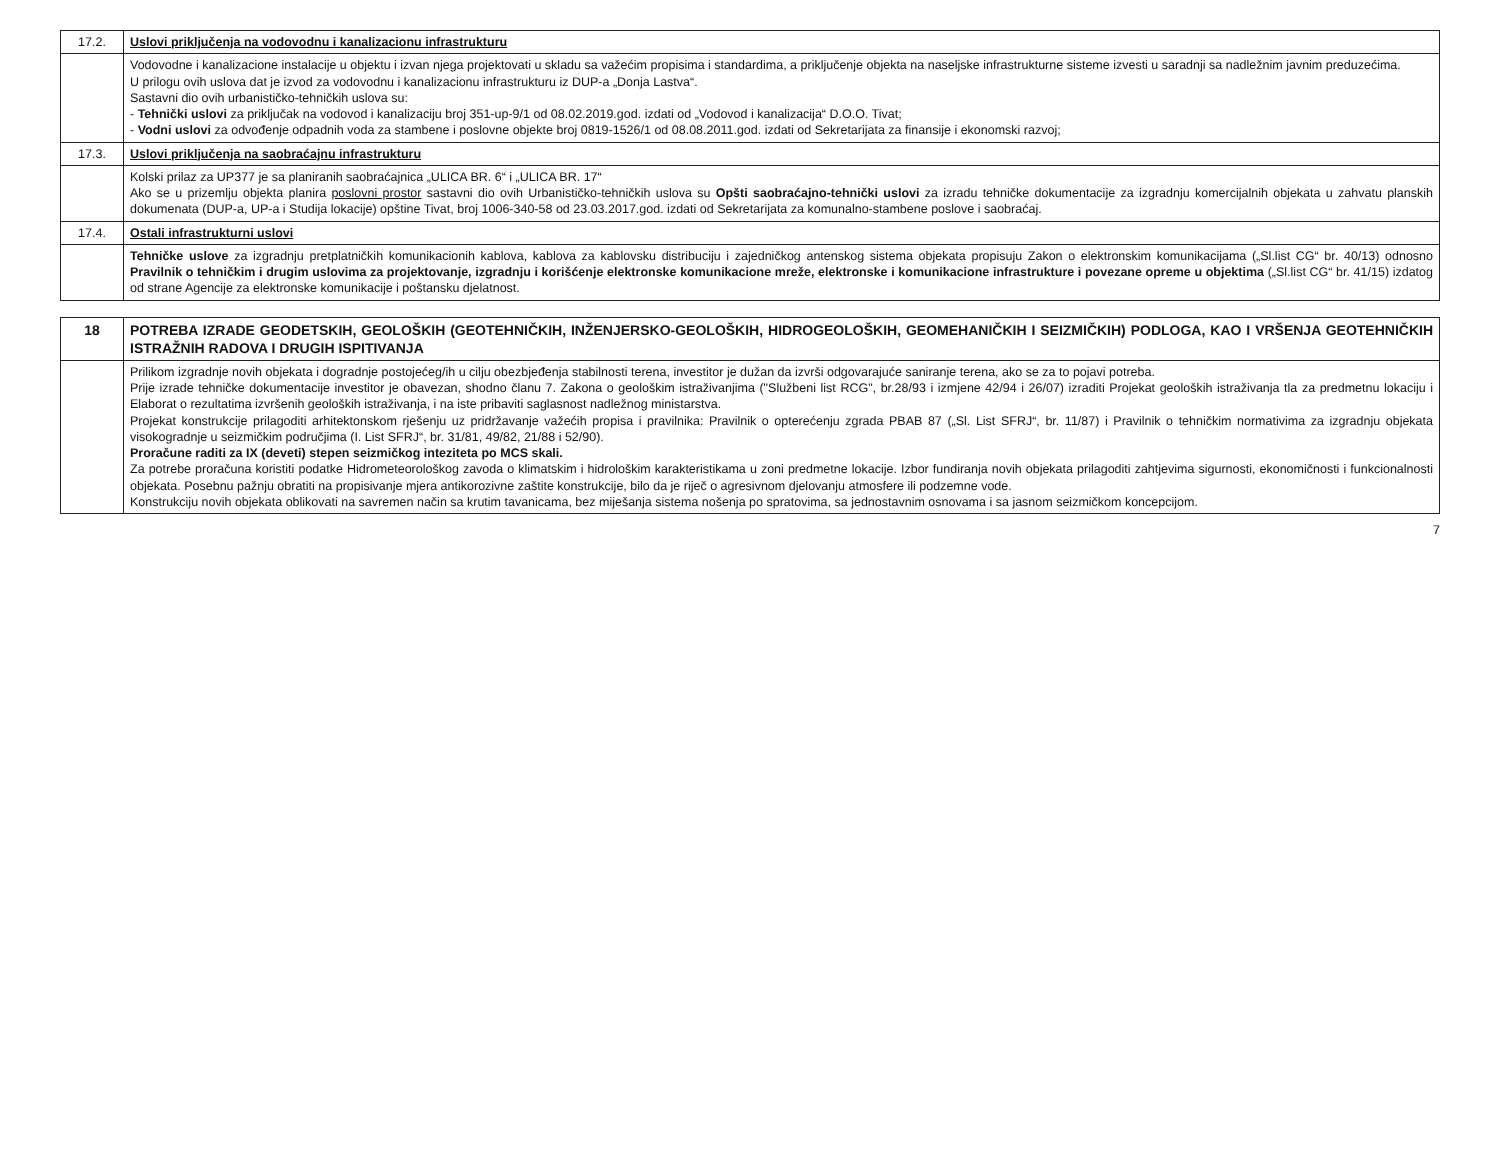| 17.2. | Uslovi priključenja na vodovodnu i kanalizacionu infrastrukturu |
| | Vodovodne i kanalizacione instalacije u objektu i izvan njega projektovati u skladu sa važećim propisima i standardima, a priključenje objekta na naseljske infrastrukturne sisteme izvesti u saradnji sa nadležnim javnim preduzećima. U prilogu ovih uslova dat je izvod za vodovodnu i kanalizacionu infrastrukturu iz DUP-a „Donja Lastva“. Sastavni dio ovih urbanističko-tehničkih uslova su: - Tehnički uslovi za priključak na vodovod i kanalizaciju broj 351-up-9/1 od 08.02.2019.god. izdati od „Vodovod i kanalizacija“ D.O.O. Tivat; - Vodni uslovi za odvođenje odpadnih voda za stambene i poslovne objekte broj 0819-1526/1 od 08.08.2011.god. izdati od Sekretarijata za finansije i ekonomski razvoj; |
| 17.3. | Uslovi priključenja na saobraćajnu infrastrukturu |
| | Kolski prilaz za UP377 je sa planiranih saobraćajnica „ULICA BR. 6“ i „ULICA BR. 17“ Ako se u prizemlju objekta planira poslovni prostor sastavni dio ovih Urbanističko-tehničkih uslova su Opšti saobraćajno-tehnički uslovi za izradu tehničke dokumentacije za izgradnju komercijalnih objekata u zahvatu planskih dokumenata (DUP-a, UP-a i Studija lokacije) opštine Tivat, broj 1006-340-58 od 23.03.2017.god. izdati od Sekretarijata za komunalno-stambene poslove i saobraćaj. |
| 17.4. | Ostali infrastrukturni uslovi |
| | Tehničke uslove za izgradnju pretplatničkih komunikacionih kablova, kablova za kablovsku distribuciju i zajedničkog antenskog sistema objekata propisuju Zakon o elektronskim komunikacijama („Sl.list CG“ br. 40/13) odnosno Pravilnik o tehničkim i drugim uslovima za projektovanje, izgradnju i korišćenje elektronske komunikacione mreže, elektronske i komunikacione infrastrukture i povezane opreme u objektima („Sl.list CG“ br. 41/15) izdatog od strane Agencije za elektronske komunikacije i poštansku djelatnost. |
| 18 | POTREBA IZRADE GEODETSKIH, GEOLOŠKIH (GEOTEHNIČKIH, INŽENJERSKO-GEOLOŠKIH, HIDROGEOLOŠKIH, GEOMEHANIČKIH I SEIZMIČKIH) PODLOGA, KAO I VRŠENJA GEOTEHNIČKIH ISTRAŽNIH RADOVA I DRUGIH ISPITIVANJA |
| | Prilikom izgradnje novih objekata i dogradnje postojećeg/ih u cilju obezbjeđenja stabilnosti terena, investitor je dužan da izvrši odgovarajuće saniranje terena, ako se za to pojavi potreba. Prije izrade tehničke dokumentacije investitor je obavezan, shodno članu 7. Zakona o geološkim istraživanjima ("Službeni list RCG", br.28/93 i izmjene 42/94 i 26/07) izraditi Projekat geoloških istraživanja tla za predmetnu lokaciju i Elaborat o rezultatima izvršenih geoloških istraživanja, i na iste pribaviti saglasnost nadležnog ministarstva. Projekat konstrukcije prilagoditi arhitektonskom rješenju uz pridržavanje važećih propisa i pravilnika: Pravilnik o opterećenju zgrada PBAB 87 („Sl. List SFRJ“, br. 11/87) i Pravilnik o tehničkim normativima za izgradnju objekata visokogradnje u seizmičkim područjima (I. List SFRJ“, br. 31/81, 49/82, 21/88 i 52/90). Proračune raditi za IX (deveti) stepen seizmičkog inteziteta po MCS skali. Za potrebe proračuna koristiti podatke Hidrometeorološkog zavoda o klimatskim i hidrološkim karakteristikama u zoni predmetne lokacije. Izbor fundiranja novih objekata prilagoditi zahtjevima sigurnosti, ekonomičnosti i funkcionalnosti objekata. Posebnu pažnju obratiti na propisivanje mjera antikorozivne zaštite konstrukcije, bilo da je riječ o agresivnom djelovanju atmosfere ili podzemne vode. Konstrukciju novih objekata oblikovati na savremen način sa krutim tavanicama, bez miješanja sistema nošenja po spratovima, sa jednostavnim osnovama i sa jasnom seizmičkom koncepcijom. |
7